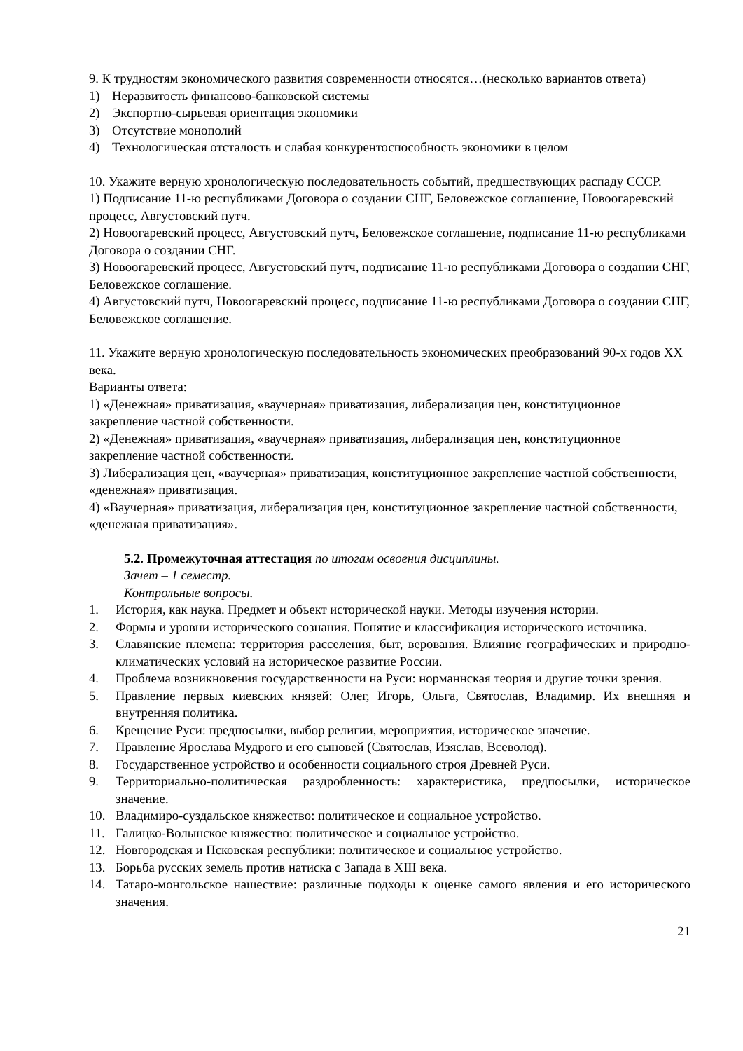9. К трудностям экономического развития современности относятся…(несколько вариантов ответа)
1) Неразвитость финансово-банковской системы
2) Экспортно-сырьевая ориентация экономики
3) Отсутствие монополий
4) Технологическая отсталость и слабая конкурентоспособность экономики в целом
10. Укажите верную хронологическую последовательность событий, предшествующих распаду СССР.
1) Подписание 11-ю республиками Договора о создании СНГ, Беловежское соглашение, Новоогаревский процесс, Августовский путч.
2) Новоогаревский процесс, Августовский путч, Беловежское соглашение, подписание 11-ю республиками Договора о создании СНГ.
3) Новоогаревский процесс, Августовский путч, подписание 11-ю республиками Договора о создании СНГ, Беловежское соглашение.
4) Августовский путч, Новоогаревский процесс, подписание 11-ю республиками Договора о создании СНГ, Беловежское соглашение.
11. Укажите верную хронологическую последовательность экономических преобразований 90-х годов XX века.
Варианты ответа:
1) «Денежная» приватизация, «ваучерная» приватизация, либерализация цен, конституционное закрепление частной собственности.
2) «Денежная» приватизация, «ваучерная» приватизация, либерализация цен, конституционное закрепление частной собственности.
3) Либерализация цен, «ваучерная» приватизация, конституционное закрепление частной собственности, «денежная» приватизация.
4) «Ваучерная» приватизация, либерализация цен, конституционное закрепление частной собственности, «денежная приватизация».
5.2. Промежуточная аттестация по итогам освоения дисциплины.
Зачет – 1 семестр.
Контрольные вопросы.
1. История, как наука. Предмет и объект исторической науки. Методы изучения истории.
2. Формы и уровни исторического сознания. Понятие и классификация исторического источника.
3. Славянские племена: территория расселения, быт, верования. Влияние географических и природно-климатических условий на историческое развитие России.
4. Проблема возникновения государственности на Руси: норманнская теория и другие точки зрения.
5. Правление первых киевских князей: Олег, Игорь, Ольга, Святослав, Владимир. Их внешняя и внутренняя политика.
6. Крещение Руси: предпосылки, выбор религии, мероприятия, историческое значение.
7. Правление Ярослава Мудрого и его сыновей (Святослав, Изяслав, Всеволод).
8. Государственное устройство и особенности социального строя Древней Руси.
9. Территориально-политическая раздробленность: характеристика, предпосылки, историческое значение.
10. Владимиро-суздальское княжество: политическое и социальное устройство.
11. Галицко-Волынское княжество: политическое и социальное устройство.
12. Новгородская и Псковская республики: политическое и социальное устройство.
13. Борьба русских земель против натиска с Запада в XIII века.
14. Татаро-монгольское нашествие: различные подходы к оценке самого явления и его исторического значения.
21